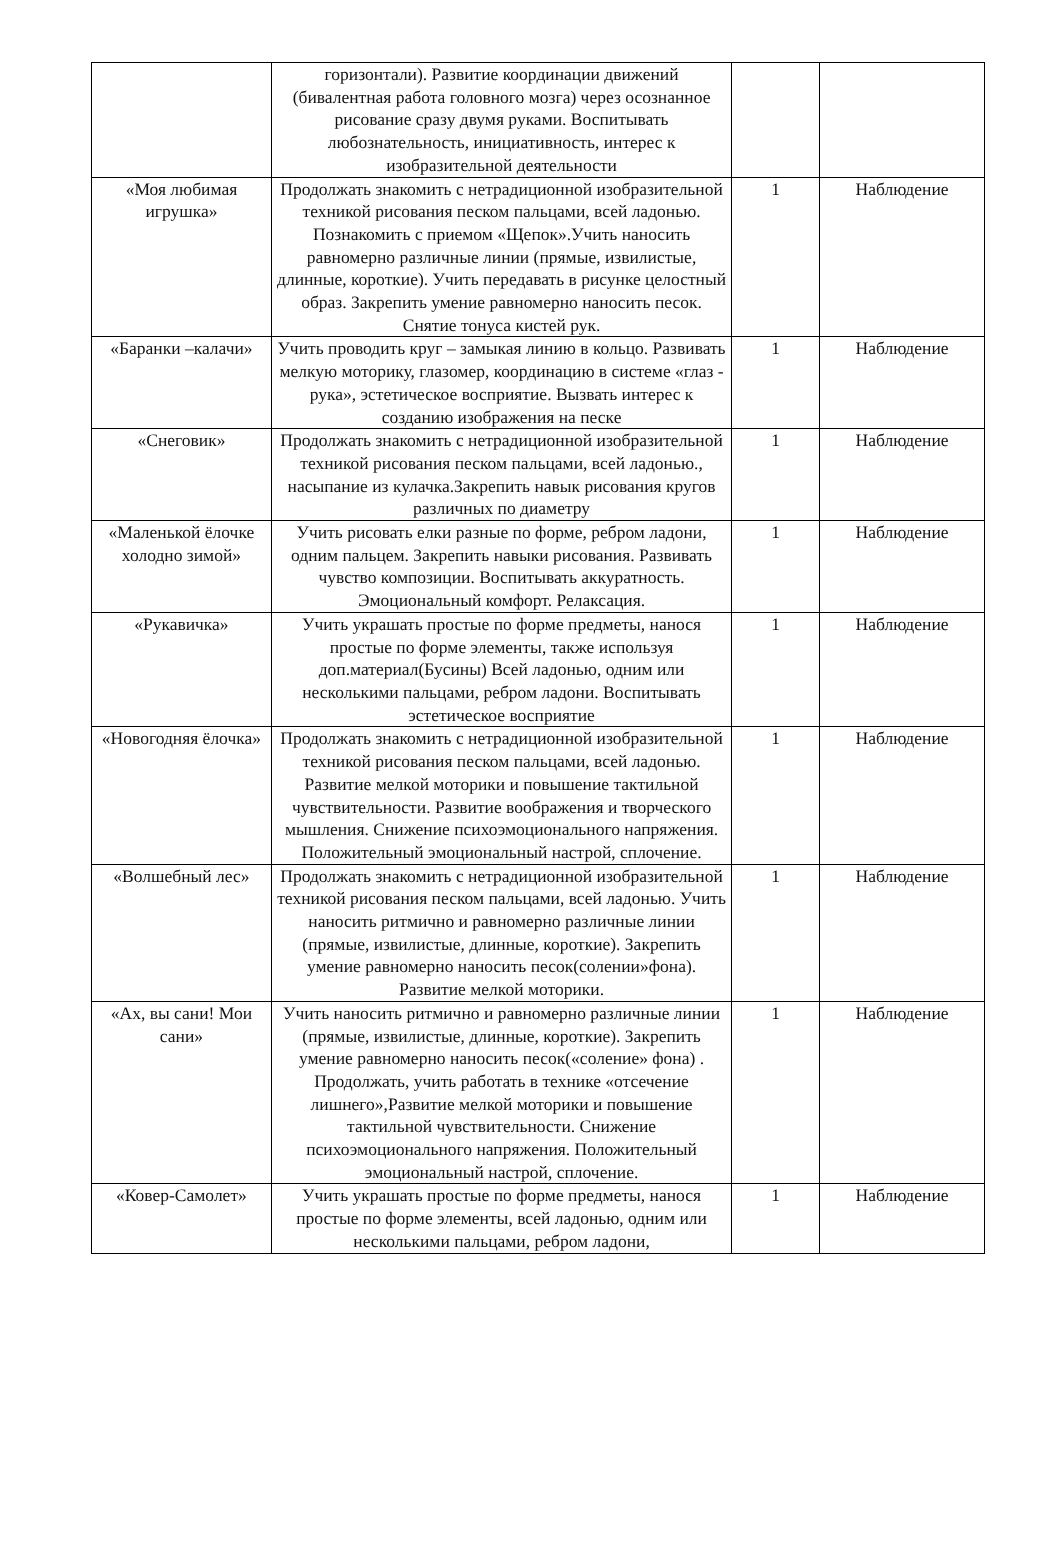| | горизонтали). Развитие координации движений (бивалентная работа головного мозга) через осознанное рисование сразу двумя руками. Воспитывать любознательность, инициативность, интерес к изобразительной деятельности | | |
| «Моя любимая игрушка» | Продолжать знакомить с нетрадиционной изобразительной техникой рисования песком пальцами, всей ладонью. Познакомить с приемом «Щепок».Учить наносить равномерно различные линии (прямые, извилистые, длинные, короткие). Учить передавать в рисунке целостный образ. Закрепить умение равномерно наносить песок. Снятие тонуса кистей рук. | 1 | Наблюдение |
| «Баранки –калачи» | Учить проводить круг – замыкая линию в кольцо. Развивать мелкую моторику, глазомер, координацию в системе «глаз - рука», эстетическое восприятие. Вызвать интерес к созданию изображения на песке | 1 | Наблюдение |
| «Снеговик» | Продолжать знакомить с нетрадиционной изобразительной техникой рисования песком пальцами, всей ладонью., насыпание из кулачка.Закрепить навык рисования кругов различных по диаметру | 1 | Наблюдение |
| «Маленькой ёлочке холодно зимой» | Учить рисовать елки разные по форме, ребром ладони, одним пальцем. Закрепить навыки рисования. Развивать чувство композиции. Воспитывать аккуратность. Эмоциональный комфорт. Релаксация. | 1 | Наблюдение |
| «Рукавичка» | Учить украшать простые по форме предметы, нанося простые по форме элементы, также используя доп.материал(Бусины) Всей ладонью, одним или несколькими пальцами, ребром ладони. Воспитывать эстетическое восприятие | 1 | Наблюдение |
| «Новогодняя ёлочка» | Продолжать знакомить с нетрадиционной изобразительной техникой рисования песком пальцами, всей ладонью. Развитие мелкой моторики и повышение тактильной чувствительности. Развитие воображения и творческого мышления. Снижение психоэмоционального напряжения. Положительный эмоциональный настрой, сплочение. | 1 | Наблюдение |
| «Волшебный лес» | Продолжать знакомить с нетрадиционной изобразительной техникой рисования песком пальцами, всей ладонью. Учить наносить ритмично и равномерно различные линии (прямые, извилистые, длинные, короткие). Закрепить умение равномерно наносить песок(солении»фона). Развитие мелкой моторики. | 1 | Наблюдение |
| «Ах, вы сани! Мои сани» | Учить наносить ритмично и равномерно различные линии (прямые, извилистые, длинные, короткие). Закрепить умение равномерно наносить песок(«соление» фона) . Продолжать, учить работать в технике «отсечение лишнего»,Развитие мелкой моторики и повышение тактильной чувствительности. Снижение психоэмоционального напряжения. Положительный эмоциональный настрой, сплочение. | 1 | Наблюдение |
| «Ковер-Самолет» | Учить украшать простые по форме предметы, нанося простые по форме элементы, всей ладонью, одним или несколькими пальцами, ребром ладони, | 1 | Наблюдение |